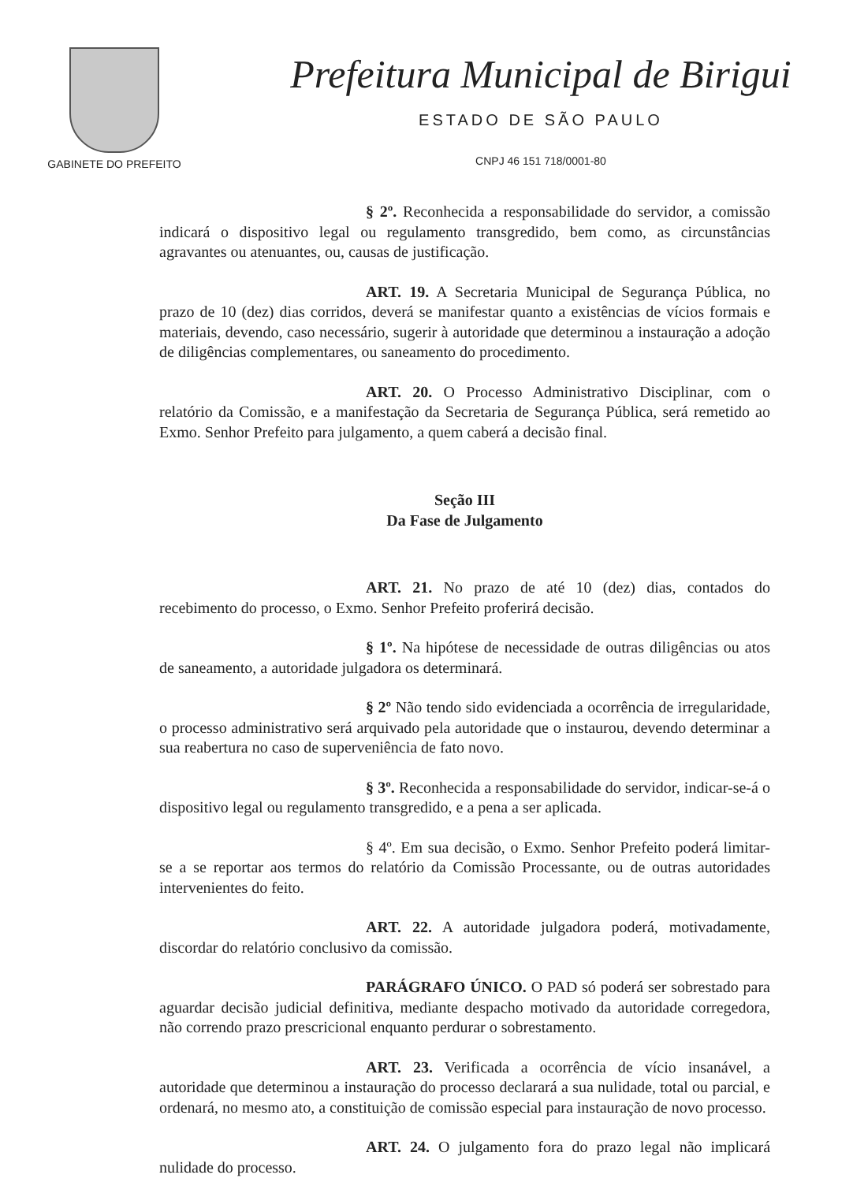GABINETE DO PREFEITO
Prefeitura Municipal de Birigui
ESTADO DE SÃO PAULO
CNPJ 46 151 718/0001-80
§ 2º. Reconhecida a responsabilidade do servidor, a comissão indicará o dispositivo legal ou regulamento transgredido, bem como, as circunstâncias agravantes ou atenuantes, ou, causas de justificação.
ART. 19. A Secretaria Municipal de Segurança Pública, no prazo de 10 (dez) dias corridos, deverá se manifestar quanto a existências de vícios formais e materiais, devendo, caso necessário, sugerir à autoridade que determinou a instauração a adoção de diligências complementares, ou saneamento do procedimento.
ART. 20. O Processo Administrativo Disciplinar, com o relatório da Comissão, e a manifestação da Secretaria de Segurança Pública, será remetido ao Exmo. Senhor Prefeito para julgamento, a quem caberá a decisão final.
Seção III
Da Fase de Julgamento
ART. 21. No prazo de até 10 (dez) dias, contados do recebimento do processo, o Exmo. Senhor Prefeito proferirá decisão.
§ 1º. Na hipótese de necessidade de outras diligências ou atos de saneamento, a autoridade julgadora os determinará.
§ 2º Não tendo sido evidenciada a ocorrência de irregularidade, o processo administrativo será arquivado pela autoridade que o instaurou, devendo determinar a sua reabertura no caso de superveniência de fato novo.
§ 3º. Reconhecida a responsabilidade do servidor, indicar-se-á o dispositivo legal ou regulamento transgredido, e a pena a ser aplicada.
§ 4º. Em sua decisão, o Exmo. Senhor Prefeito poderá limitar-se a se reportar aos termos do relatório da Comissão Processante, ou de outras autoridades intervenientes do feito.
ART. 22. A autoridade julgadora poderá, motivadamente, discordar do relatório conclusivo da comissão.
PARÁGRAFO ÚNICO. O PAD só poderá ser sobrestado para aguardar decisão judicial definitiva, mediante despacho motivado da autoridade corregedora, não correndo prazo prescricional enquanto perdurar o sobrestamento.
ART. 23. Verificada a ocorrência de vício insanável, a autoridade que determinou a instauração do processo declarará a sua nulidade, total ou parcial, e ordenará, no mesmo ato, a constituição de comissão especial para instauração de novo processo.
ART. 24. O julgamento fora do prazo legal não implicará nulidade do processo.